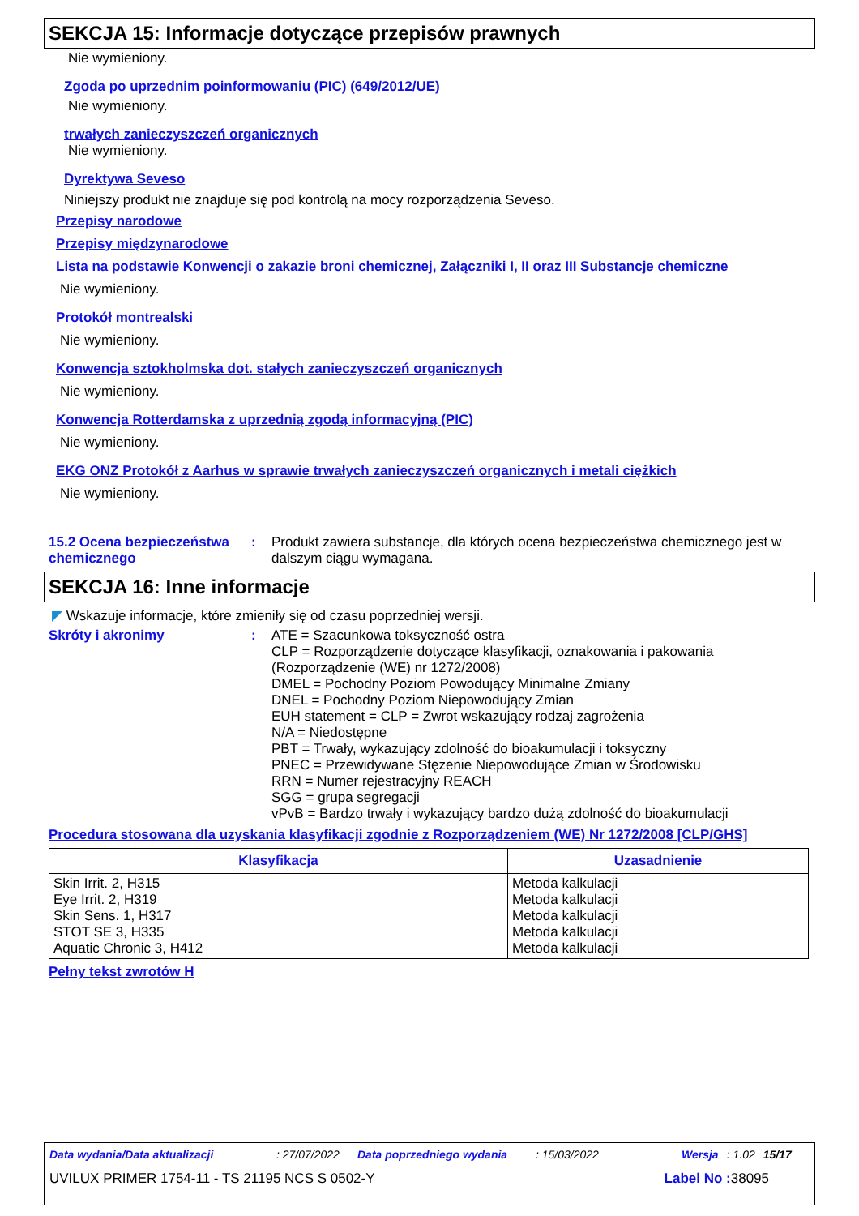SEKCJA 15: Informacje dotyczące przepisów prawnych
Nie wymieniony.
Zgoda po uprzednim poinformowaniu (PIC) (649/2012/UE)
Nie wymieniony.
trwałych zanieczyszczeń organicznych
Nie wymieniony.
Dyrektywa Seveso
Niniejszy produkt nie znajduje się pod kontrolą na mocy rozporządzenia Seveso.
Przepisy narodowe
Przepisy międzynarodowe
Lista na podstawie Konwencji o zakazie broni chemicznej, Załączniki I, II oraz III Substancje chemiczne
Nie wymieniony.
Protokół montrealski
Nie wymieniony.
Konwencja sztokholmska dot. stałych zanieczyszczeń organicznych
Nie wymieniony.
Konwencja Rotterdamska z uprzednią zgodą informacyjną (PIC)
Nie wymieniony.
EKG ONZ Protokół z Aarhus w sprawie trwałych zanieczyszczeń organicznych i metali ciężkich
Nie wymieniony.
15.2 Ocena bezpieczeństwa chemicznego
: Produkt zawiera substancje, dla których ocena bezpieczeństwa chemicznego jest w dalszym ciągu wymagana.
SEKCJA 16: Inne informacje
◤ Wskazuje informacje, które zmieniły się od czasu poprzedniej wersji.
Skróty i akronimy : ATE = Szacunkowa toksyczność ostra
CLP = Rozporządzenie dotyczące klasyfikacji, oznakowania i pakowania (Rozporządzenie (WE) nr 1272/2008)
DMEL = Pochodny Poziom Powodujący Minimalne Zmiany
DNEL = Pochodny Poziom Niepowodujący Zmian
EUH statement = CLP = Zwrot wskazujący rodzaj zagrożenia
N/A = Niedostępne
PBT = Trwały, wykazujący zdolność do bioakumulacji i toksyczny
PNEC = Przewidywane Stężenie Niepowodujące Zmian w Środowisku
RRN = Numer rejestracyjny REACH
SGG = grupa segregacji
vPvB = Bardzo trwały i wykazujący bardzo dużą zdolność do bioakumulacji
Procedura stosowana dla uzyskania klasyfikacji zgodnie z Rozporządzeniem (WE) Nr 1272/2008 [CLP/GHS]
| Klasyfikacja | Uzasadnienie |
| --- | --- |
| Skin Irrit. 2, H315 Eye Irrit. 2, H319 Skin Sens. 1, H317 STOT SE 3, H335 Aquatic Chronic 3, H412 | Metoda kalkulacji Metoda kalkulacji Metoda kalkulacji Metoda kalkulacji Metoda kalkulacji |
Pełny tekst zwrotów H
Data wydania/Data aktualizacji: 27/07/2022 Data poprzedniego wydania: 15/03/2022 Wersja: 1.02 15/17
UVILUX PRIMER 1754-11 - TS 21195 NCS S 0502-Y Label No : 38095